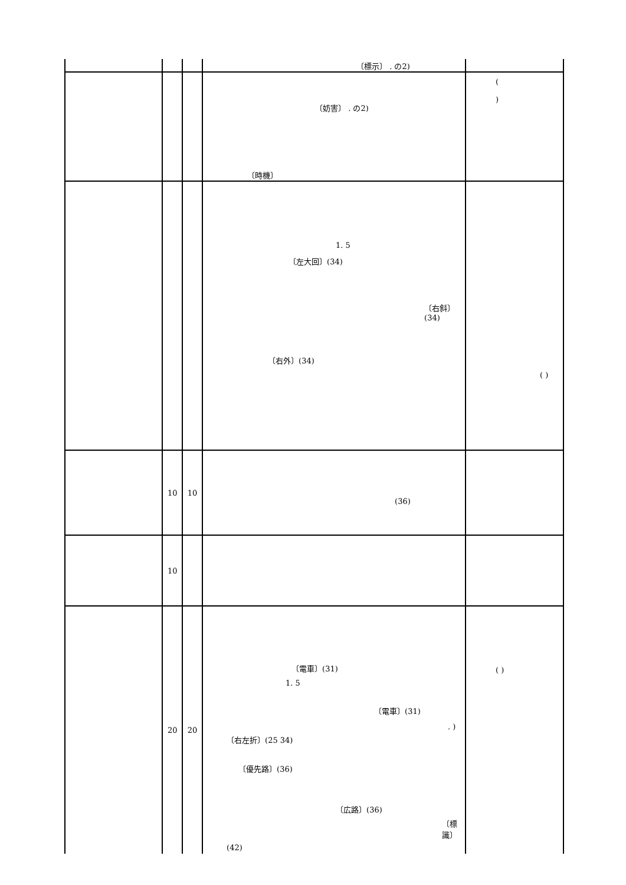| | | | 〔標示〕 . の2) | |
| | | | 〔妨害〕 . の2) 〔時機〕 | ( ) |
| | | | 1. 5 〔左大回〕(34) 〔右斜〕(34) 〔右外〕(34) | ( ) |
| | 10 | 10 | (36) | |
| | 10 | | | |
| | 20 | 20 | 〔電車〕(31) 1. 5 〔電車〕(31) . ) 〔右左折〕(25 34) 〔優先路〕(36) 〔広路〕(36) 〔標識〕 (42) | ( ) |